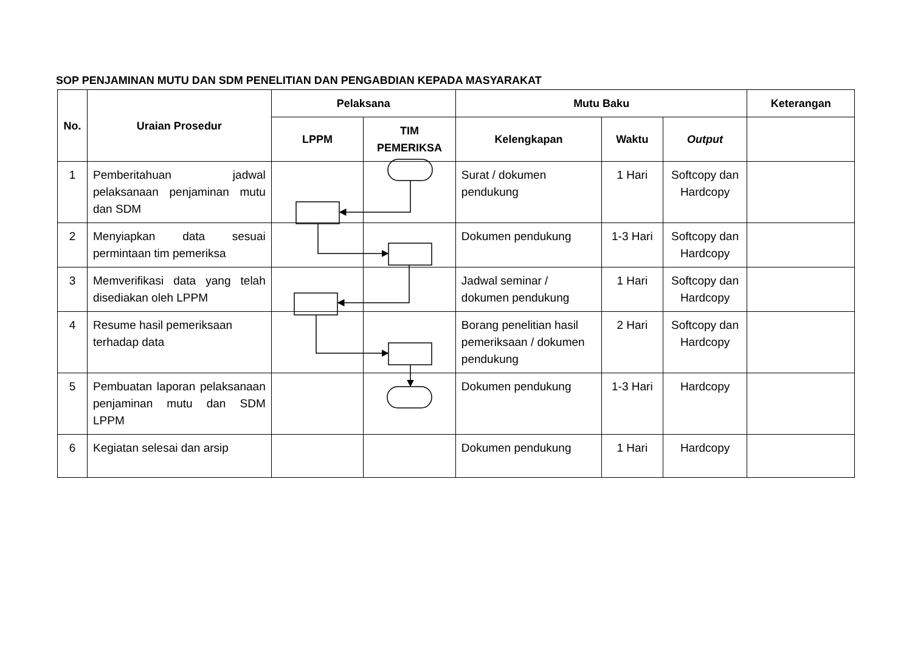SOP PENJAMINAN MUTU DAN SDM PENELITIAN DAN PENGABDIAN KEPADA MASYARAKAT
| No. | Uraian Prosedur | Pelaksana | | Mutu Baku | | | Keterangan |
| --- | --- | --- | --- | --- | --- | --- | --- |
| | | LPPM | TIM PEMERIKSA | Kelengkapan | Waktu | Output | |
| 1 | Pemberitahuan jadwal pelaksanaan penjaminan mutu dan SDM | | | Surat / dokumen pendukung | 1 Hari | Softcopy dan Hardcopy | |
| 2 | Menyiapkan data sesuai permintaan tim pemeriksa | | | Dokumen pendukung | 1-3 Hari | Softcopy dan Hardcopy | |
| 3 | Memverifikasi data yang telah disediakan oleh LPPM | | | Jadwal seminar / dokumen pendukung | 1 Hari | Softcopy dan Hardcopy | |
| 4 | Resume hasil pemeriksaan terhadap data | | | Borang penelitian hasil pemeriksaan / dokumen pendukung | 2 Hari | Softcopy dan Hardcopy | |
| 5 | Pembuatan laporan pelaksanaan penjaminan mutu dan SDM LPPM | | | Dokumen pendukung | 1-3 Hari | Hardcopy | |
| 6 | Kegiatan selesai dan arsip | | | Dokumen pendukung | 1 Hari | Hardcopy | |